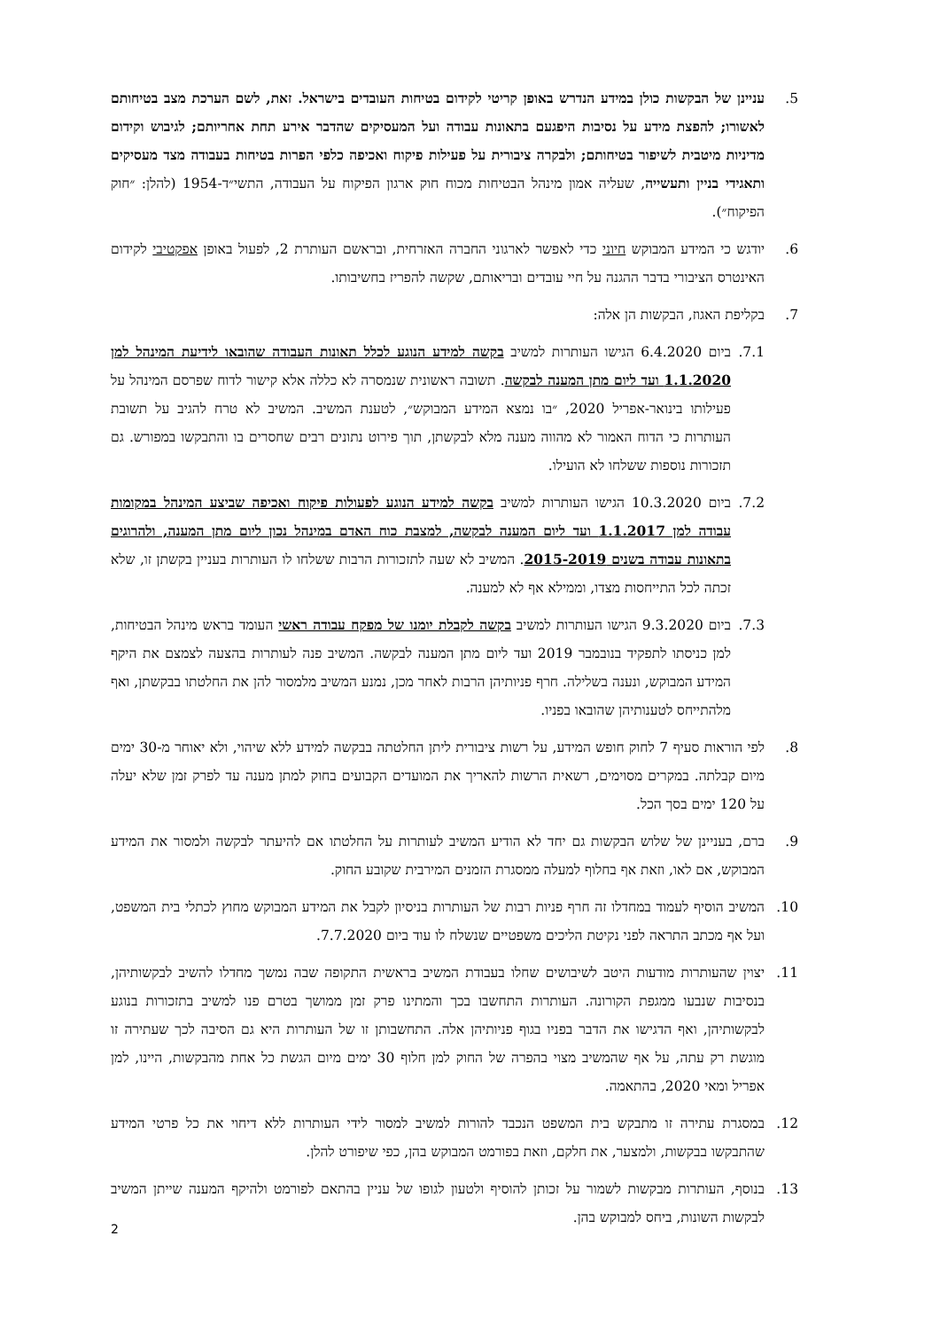5. עניינן של הבקשות כולן במידע הנדרש באופן קריטי לקידום בטיחות העובדים בישראל. זאת, לשם הערכת מצב בטיחותם לאשורו; להפצת מידע על נסיבות היפגעם בתאונות עבודה ועל המעסיקים שהדבר אירע תחת אחריותם; לגיבוש וקידום מדיניות מיטבית לשיפור בטיחותם; ולבקרה ציבורית על פעילות פיקוח ואכיפה כלפי הפרות בטיחות בעבודה מצד מעסיקים ותאגידי בניין ותעשייה, שעליה אמון מינהל הבטיחות מכוח חוק ארגון הפיקוח על העבודה, התשי״ד-1954 (להלן: ״חוק הפיקוח״).
6. יודגש כי המידע המבוקש חיוני כדי לאפשר לארגוני החברה האזרחית, ובראשם העותרת 2, לפעול באופן אפקטיבי לקידום האינטרס הציבורי בדבר ההגנה על חיי עובדים ובריאותם, שקשה להפריז בחשיבותו.
7. בקליפת האגוז, הבקשות הן אלה:
7.1. ביום 6.4.2020 הגישו העותרות למשיב בקשה למידע הנוגע לכלל תאונות העבודה שהובאו לידיעת המינהל למן 1.1.2020 ועד ליום מתן המענה לבקשה. תשובה ראשונית שנמסרה לא כללה אלא קישור לדוח שפרסם המינהל על פעילותו בינואר-אפריל 2020, ״בו נמצא המידע המבוקש״, לטענת המשיב. המשיב לא טרח להגיב על תשובת העותרות כי הדוח האמור לא מהווה מענה מלא לבקשתן, תוך פירוט נתונים רבים שחסרים בו והתבקשו במפורש. גם תזכורות נוספות ששלחו לא הועילו.
7.2. ביום 10.3.2020 הגישו העותרות למשיב בקשה למידע הנוגע לפעולות פיקוח ואכיפה שביצע המינהל במקומות עבודה למן 1.1.2017 ועד ליום המענה לבקשה, למצבת כוח האדם במינהל נכון ליום מתן המענה, ולהרוגים בתאונות עבודה בשנים 2015-2019. המשיב לא שעה לתזכורות הרבות ששלחו לו העותרות בעניין בקשתן זו, שלא זכתה לכל התייחסות מצדו, וממילא אף לא למענה.
7.3. ביום 9.3.2020 הגישו העותרות למשיב בקשה לקבלת יומנו של מפקח עבודה ראשי העומד בראש מינהל הבטיחות, למן כניסתו לתפקיד בנובמבר 2019 ועד ליום מתן המענה לבקשה. המשיב פנה לעותרות בהצעה לצמצם את היקף המידע המבוקש, ונענה בשלילה. חרף פניותיהן הרבות לאחר מכן, נמנע המשיב מלמסור להן את החלטתו בבקשתן, ואף מלהתייחס לטענותיהן שהובאו בפניו.
8. לפי הוראות סעיף 7 לחוק חופש המידע, על רשות ציבורית ליתן החלטתה בבקשה למידע ללא שיהוי, ולא יאוחר מ-30 ימים מיום קבלתה. במקרים מסוימים, רשאית הרשות להאריך את המועדים הקבועים בחוק למתן מענה עד לפרק זמן שלא יעלה על 120 ימים בסך הכל.
9. ברם, בעניינן של שלוש הבקשות גם יחד לא הודיע המשיב לעותרות על החלטתו אם להיעתר לבקשה ולמסור את המידע המבוקש, אם לאו, וזאת אף בחלוף למעלה ממסגרת הזמנים המירבית שקובע החוק.
10. המשיב הוסיף לעמוד במחדלו זה חרף פניות רבות של העותרות בניסיון לקבל את המידע המבוקש מחוץ לכתלי בית המשפט, ועל אף מכתב התראה לפני נקיטת הליכים משפטיים שנשלח לו עוד ביום 7.7.2020.
11. יצוין שהעותרות מודעות היטב לשיבושים שחלו בעבודת המשיב בראשית התקופה שבה נמשך מחדלו להשיב לבקשותיהן, בנסיבות שנבעו ממגפת הקורונה. העותרות התחשבו בכך והמתינו פרק זמן ממושך בטרם פנו למשיב בתזכורות בנוגע לבקשותיהן, ואף הדגישו את הדבר בפניו בגוף פניותיהן אלה. התחשבותן זו של העותרות היא גם הסיבה לכך שעתירה זו מוגשת רק עתה, על אף שהמשיב מצוי בהפרה של החוק למן חלוף 30 ימים מיום הגשת כל אחת מהבקשות, היינו, למן אפריל ומאי 2020, בהתאמה.
12. במסגרת עתירה זו מתבקש בית המשפט הנכבד להורות למשיב למסור לידי העותרות ללא דיחוי את כל פרטי המידע שהתבקשו בבקשות, ולמצער, את חלקם, וזאת בפורמט המבוקש בהן, כפי שיפורט להלן.
13. בנוסף, העותרות מבקשות לשמור על זכותן להוסיף ולטעון לגופו של עניין בהתאם לפורמט ולהיקף המענה שייתן המשיב לבקשות השונות, ביחס למבוקש בהן.
2